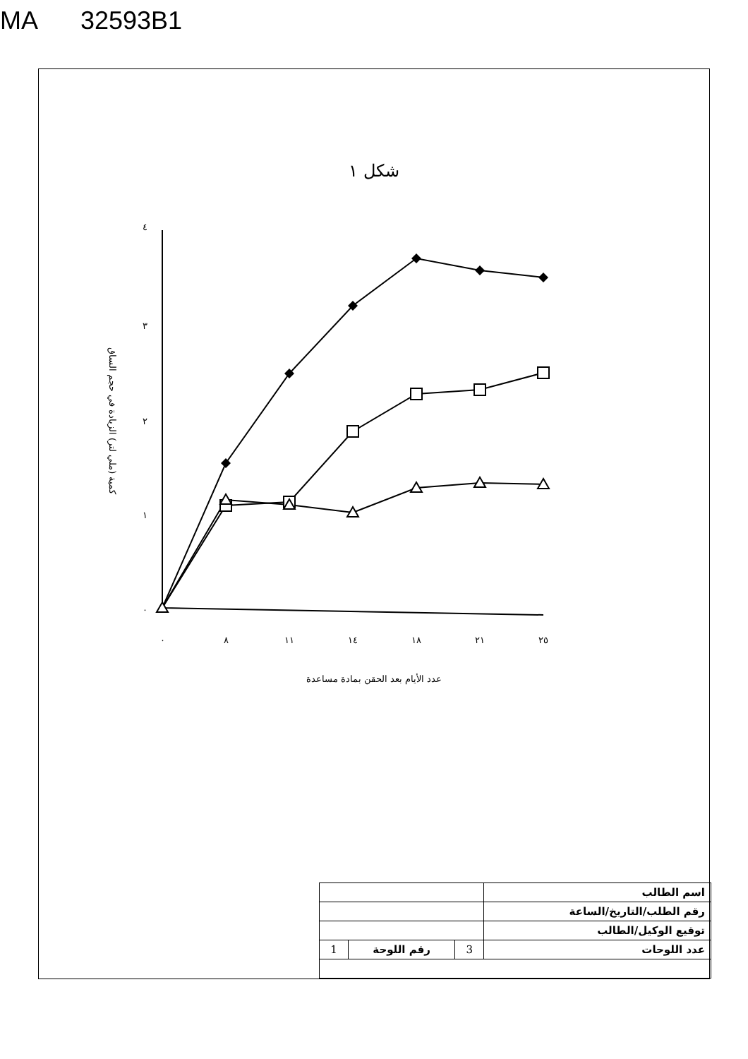MA 32593B1
شكل ١
كمية (ملي لتر) الزيادة في حجم الساق
٤
٣
٢
١
٠
٠
٨
١١
١٤
١٨
٢١
٢٥
عدد الأيام بعد الحقن بمادة مساعدة
| اسم الطالب | | | |
| رقم الطلب/التاريخ/الساعة | | | |
| توقيع الوكيل/الطالب | | | |
| عدد اللوحات | 3 | رقم اللوحة | 1 |